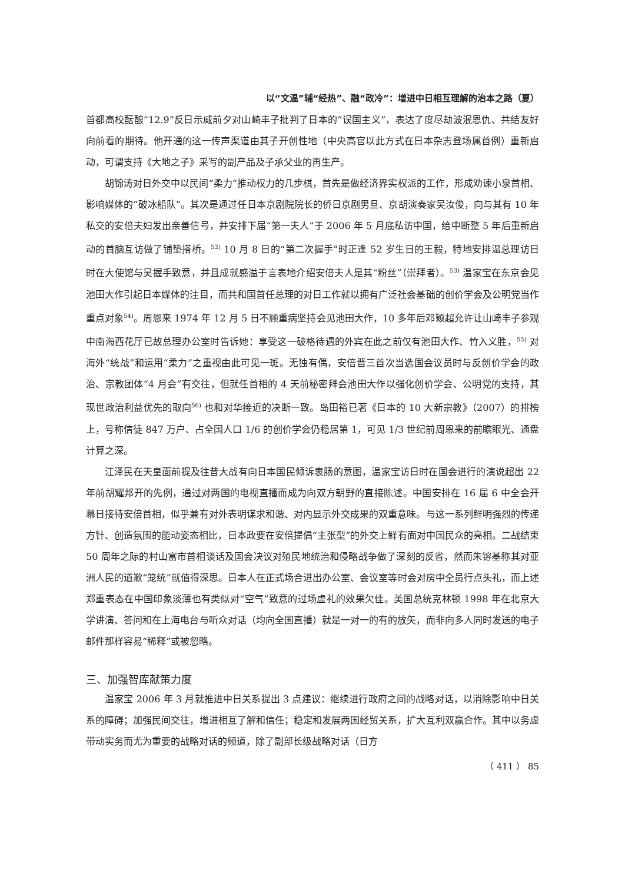以“文温”辅“经热”、融“政冷”：增进中日相互理解的治本之路（夏）
首都高校酝酿“12.9”反日示威前夕对山崎丰子批判了日本的“误国主义”，表达了度尽劫波泯恩仇、共结友好向前看的期待。他开通的这一传声渠道由其子开创性地（中央高官以此方式在日本杂志登场属首例）重新启动，可谓支持《大地之子》采写的副产品及子承父业的再生产。
胡锦涛对日外交中以民间“柔力”推动权力的几步棋，首先是做经济界实权派的工作，形成劝谏小泉首相、影响媒体的“破冰船队”。其次是通过任日本京剧院院长的侨日京剧男旦、京胡演奏家吴汝俊，向与其有 10 年私交的安倍夫妇发出亲善信号，并安排下届“第一夫人”于 2006 年 5 月底私访中国，给中断整 5 年后重新启动的首脑互访做了铺垫搭桥。<sup>52)</sup> 10 月 8 日的“第二次握手”时正逢 52 岁生日的王毅，特地安排温总理访日时在大使馆与吴握手致意，并且成就感溢于言表地介绍安倍夫人是其“粉丝”（崇拜者）。<sup>53)</sup> 温家宝在东京会见池田大作引起日本媒体的注目，而共和国首任总理的对日工作就以拥有广泛社会基础的创价学会及公明党当作重点对象<sup>54)</sup>。周恩来 1974 年 12 月 5 日不顾重病坚持会见池田大作，10 多年后邓颖超允许让山崎丰子参观中南海西花厅已故总理办公室时告诉她：享受这一破格待遇的外宾在此之前仅有池田大作、竹入义胜，<sup>55)</sup> 对海外“统战”和运用“柔力”之重视由此可见一斑。无独有偶，安倍晋三首次当选国会议员时与反创价学会的政治、宗教团体“4 月会”有交往，但就任首相的 4 天前秘密拜会池田大作以强化创价学会、公明党的支持，其现世政治利益优先的取向<sup>56)</sup> 也和对华接近的决断一致。岛田裕已著《日本的 10 大新宗教》（2007）的排榜上，号称信徒 847 万户、占全国人口 1/6 的创价学会仍稳居第 1，可见 1/3 世纪前周恩来的前瞻眼光、通盘计算之深。
江泽民在天皇面前提及往昔大战有向日本国民倾诉衷肠的意图，温家宝访日时在国会进行的演说超出 22 年前胡耀邦开的先例，通过对两国的电视直播而成为向双方朝野的直接陈述。中国安排在 16 届 6 中全会开幕日接待安倍首相，似乎兼有对外表明谋求和谐、对内显示外交成果的双重意味。与这一系列鲜明强烈的传递方针、创造氛围的能动姿态相比，日本政要在安倍提倡“主张型”的外交上鲜有面对中国民众的亮相。二战结束 50 周年之际的村山富市首相谈话及国会决议对殖民地统治和侵略战争做了深刻的反省，然而朱镕基称其对亚洲人民的道歉“笼统”就值得深思。日本人在正式场合进出办公室、会议室等时会对房中全员行点头礼，而上述郑重表态在中国印象淡薄也有类似对“空气”致意的过场虚礼的效果欠佳。美国总统克林顿 1998 年在北京大学讲演、答问和在上海电台与听众对话（均向全国直播）就是一对一的有的放矢，而非向多人同时发送的电子邮件那样容易“稀释”或被忽略。
三、加强智库献策力度
温家宝 2006 年 3 月就推进中日关系提出 3 点建议：继续进行政府之间的战略对话，以消除影响中日关系的障碍；加强民间交往，增进相互了解和信任；稳定和发展两国经贸关系，扩大互利双赢合作。其中以务虚带动实务而尤为重要的战略对话的频道，除了副部长级战略对话（日方
（ 411 ） 85